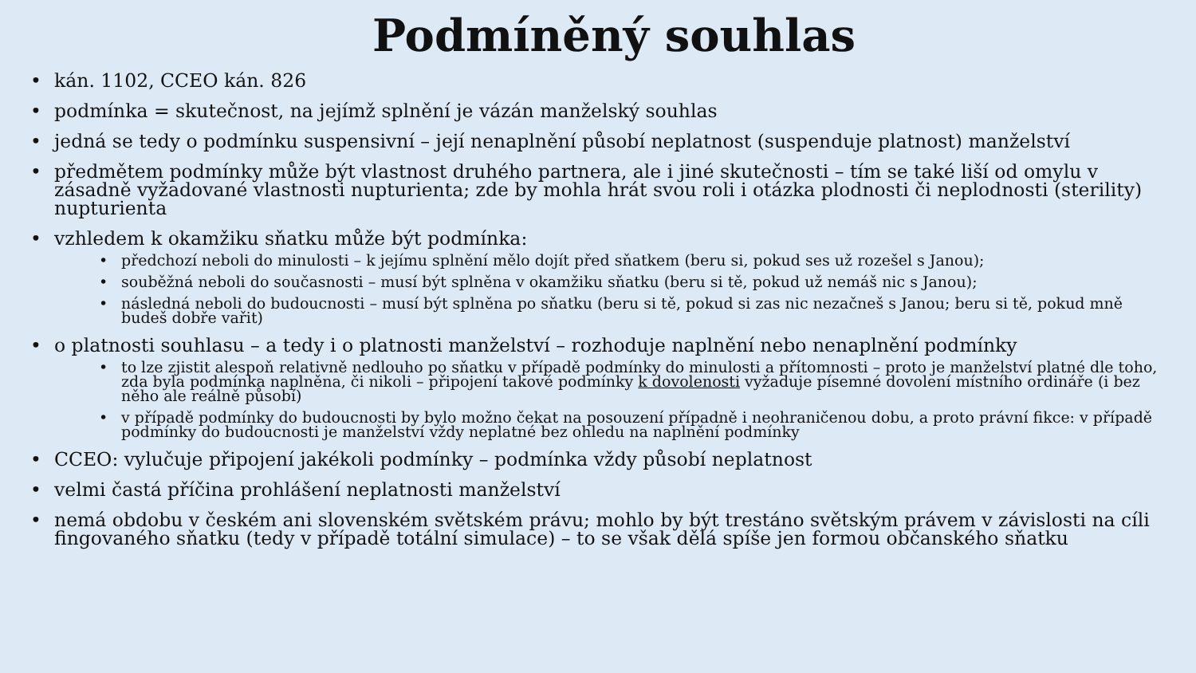Podmíněný souhlas
• kán. 1102, CCEO kán. 826
• podmínka = skutečnost, na jejímž splnění je vázán manželský souhlas
• jedná se tedy o podmínku suspensivní – její nenaplnění působí neplatnost (suspenduje platnost) manželství
• předmětem podmínky může být vlastnost druhého partnera, ale i jiné skutečnosti – tím se také liší od omylu v zásadně vyžadované vlastnosti nupturienta; zde by mohla hrát svou roli i otázka plodnosti či neplodnosti (sterility) nupturienta
• vzhledem k okamžiku sňatku může být podmínka:
• předchozí neboli do minulosti – k jejímu splnění mělo dojít před sňatkem (beru si, pokud ses už rozešel s Janou);
• souběžná neboli do současnosti – musí být splněna v okamžiku sňatku (beru si tě, pokud už nemáš nic s Janou);
• následná neboli do budoucnosti – musí být splněna po sňatku (beru si tě, pokud si zas nic nezačneš s Janou; beru si tě, pokud mně budeš dobře vařit)
• o platnosti souhlasu – a tedy i o platnosti manželství – rozhoduje naplnění nebo nenaplnění podmínky
• to lze zjistit alespoň relativně nedlouho po sňatku v případě podmínky do minulosti a přítomnosti – proto je manželství platné dle toho, zda byla podmínka naplněna, či nikoli – připojení takové podmínky k dovolenosti vyžaduje písemné dovolení místního ordináře (i bez něho ale reálně působí)
• v případě podmínky do budoucnosti by bylo možno čekat na posouzení případně i neohraničenou dobu, a proto právní fikce: v případě podmínky do budoucnosti je manželství vždy neplatné bez ohledu na naplnění podmínky
• CCEO: vylučuje připojení jakékoli podmínky – podmínka vždy působí neplatnost
• velmi častá příčina prohlášení neplatnosti manželství
• nemá obdobu v českém ani slovenském světském právu; mohlo by být trestáno světským právem v závislosti na cíli fingovaného sňatku (tedy v případě totální simulace) – to se však dělá spíše jen formou občanského sňatku